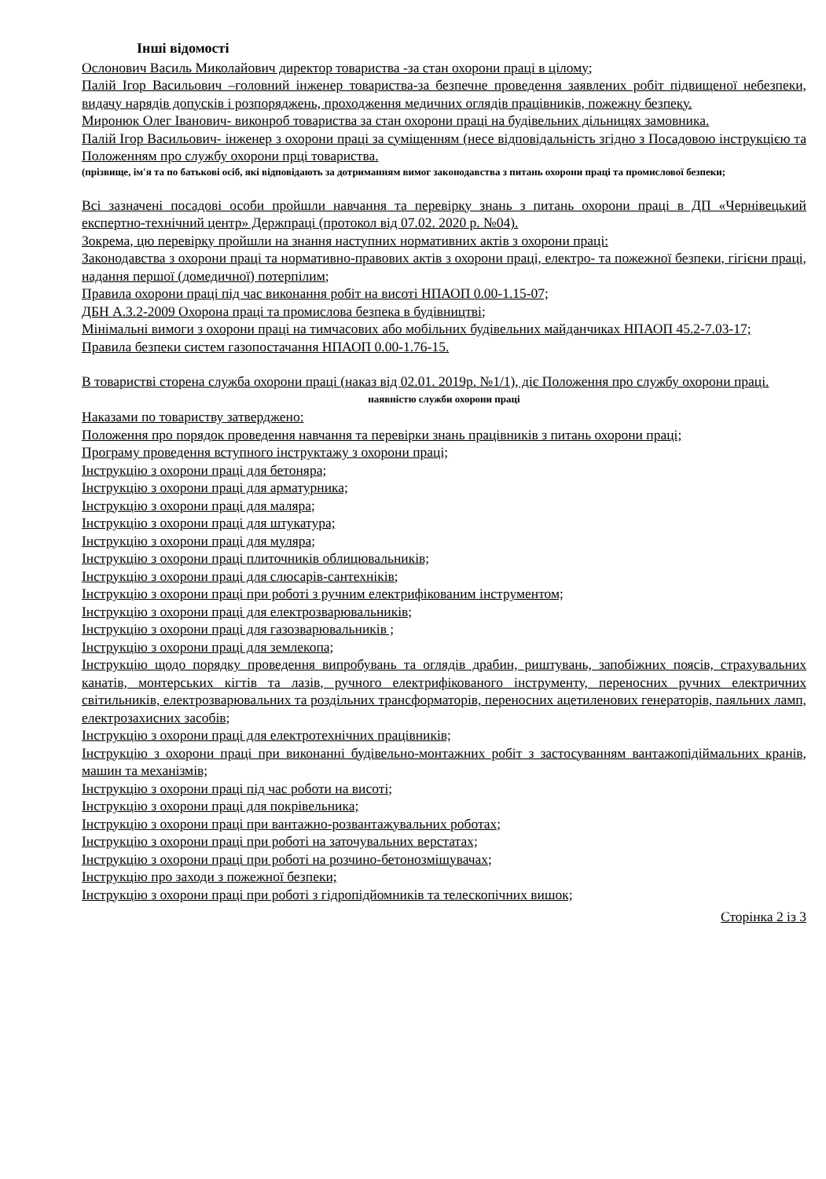Інші відомості
Ослонович Василь Миколайович директор товариства -за стан охорони праці в цілому;
Палій Ігор Васильович –головний інженер товариства-за безпечне проведення заявлених робіт підвищеної небезпеки, видачу нарядів допусків і розпоряджень, проходження медичних оглядів працівників, пожежну безпеку.
Миронюк Олег Іванович- виконроб товариства за стан охорони праці на будівельних дільницях замовника.
Палій Ігор Васильович- інженер з охорони праці за суміщенням (несе відповідальність згідно з Посадовою інструкцією та Положенням про службу охорони прці товариства.
(прізвище, ім'я та по батькові осіб, які відповідають за дотриманням вимог законодавства з питань охорони праці та промислової безпеки;
Всі зазначені посадові особи пройшли навчання та перевірку знань з питань охорони праці в ДП «Чернівецький експертно-технічний центр» Держпраці (протокол від 07.02. 2020 р. №04).
Зокрема, цю перевірку пройшли на знання наступних нормативних актів з охорони праці:
Законодавства з охорони праці та нормативно-правових актів з охорони праці, електро- та пожежної безпеки, гігієни праці, надання першої (домедичної) потерпілим;
Правила охорони праці під час виконання робіт на висоті НПАОП 0.00-1.15-07;
ДБН А.3.2-2009 Охорона праці та промислова безпека в будівництві;
Мінімальні вимоги з охорони праці на тимчасових або мобільних будівельних майданчиках НПАОП 45.2-7.03-17;
Правила безпеки систем газопостачання НПАОП 0.00-1.76-15.
В товаристві сторена служба охорони праці (наказ від 02.01. 2019р. №1/1), діє Положення про службу охорони праці.
наявністю служби охорони праці
Наказами по товариству затверджено:
Положення про порядок проведення навчання та перевірки знань працівників з питань охорони праці;
Програму проведення вступного інструктажу з охорони праці;
Інструкцію з охорони праці для бетоняра;
Інструкцію з охорони праці для арматурника;
Інструкцію з охорони праці для маляра;
Інструкцію з охорони праці для штукатура;
Інструкцію з охорони праці для муляра;
Інструкцію з охорони праці плиточників облицювальників;
Інструкцію з охорони праці для слюсарів-сантехніків;
Інструкцію з охорони праці при роботі з ручним електрифікованим інструментом;
Інструкцію з охорони праці для електрозварювальників;
Інструкцію з охорони праці для газозварювальників ;
Інструкцію з охорони праці для землекопа;
Інструкцію щодо порядку проведення випробувань та оглядів драбин, риштувань, запобіжних поясів, страхувальних канатів, монтерських кігтів та лазів, ручного електрифікованого інструменту, переносних ручних електричних світильників, електрозварювальних та роздільних трансформаторів, переносних ацетиленових генераторів, паяльних ламп, електрозахисних засобів;
Інструкцію з охорони праці для електротехнічних працівників;
Інструкцію з охорони праці при виконанні будівельно-монтажних робіт з застосуванням вантажопідіймальних кранів, машин та механізмів;
Інструкцію з охорони праці під час роботи на висоті;
Інструкцію з охорони праці для покрівельника;
Інструкцію з охорони праці при вантажно-розвантажувальних роботах;
Інструкцію з охорони праці при роботі на заточувальних верстатах;
Інструкцію з охорони праці при роботі на розчино-бетонозмішувачах;
Інструкцію про заходи з пожежної безпеки;
Інструкцію з охорони праці при роботі з гідропідйомників та телескопічних вишок;
Сторінка 2 із 3